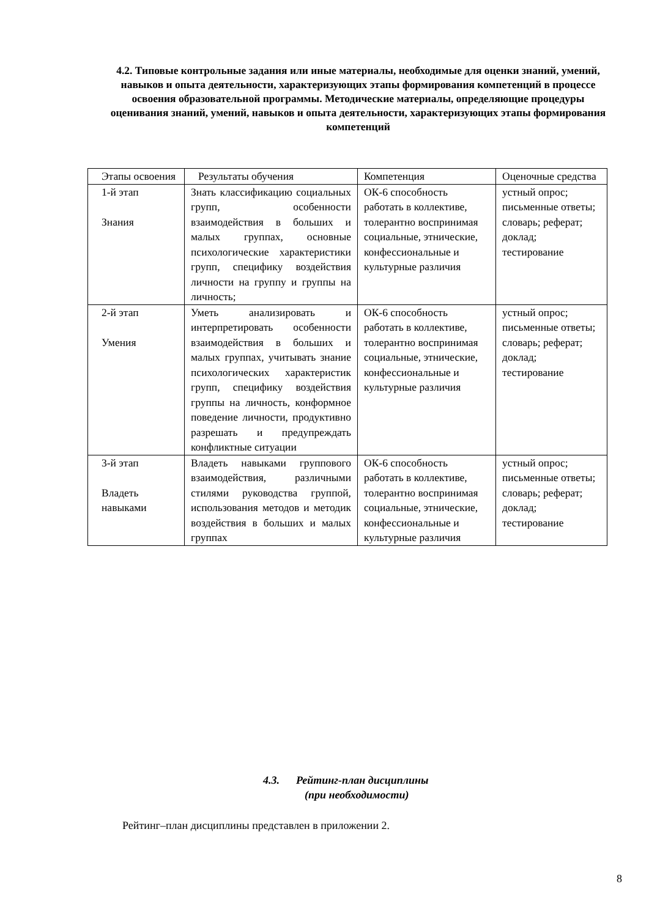4.2. Типовые контрольные задания или иные материалы, необходимые для оценки знаний, умений, навыков и опыта деятельности, характеризующих этапы формирования компетенций в процессе освоения образовательной программы. Методические материалы, определяющие процедуры оценивания знаний, умений, навыков и опыта деятельности, характеризующих этапы формирования компетенций
| Этапы освоения | Результаты обучения | Компетенция | Оценочные средства |
| 1-й этап Знания | Знать классификацию социальных групп, особенности взаимодействия в больших и малых группах, основные психологические характеристики групп, специфику воздействия личности на группу и группы на личность; | ОК-6 способность работать в коллективе, толерантно воспринимая социальные, этнические, конфессиональные и культурные различия | устный опрос; письменные ответы; словарь; реферат; доклад; тестирование |
| 2-й этап Умения | Уметь анализировать и интерпретировать особенности взаимодействия в больших и малых группах, учитывать знание психологических характеристик групп, специфику воздействия группы на личность, конформное поведение личности, продуктивно разрешать и предупреждать конфликтные ситуации | ОК-6 способность работать в коллективе, толерантно воспринимая социальные, этнические, конфессиональные и культурные различия | устный опрос; письменные ответы; словарь; реферат; доклад; тестирование |
| 3-й этап Владеть навыками | Владеть навыками группового взаимодействия, различными стилями руководства группой, использования методов и методик воздействия в больших и малых группах | ОК-6 способность работать в коллективе, толерантно воспринимая социальные, этнические, конфессиональные и культурные различия | устный опрос; письменные ответы; словарь; реферат; доклад; тестирование |
4.3. Рейтинг-план дисциплины
(при необходимости)
Рейтинг–план дисциплины представлен в приложении 2.
8